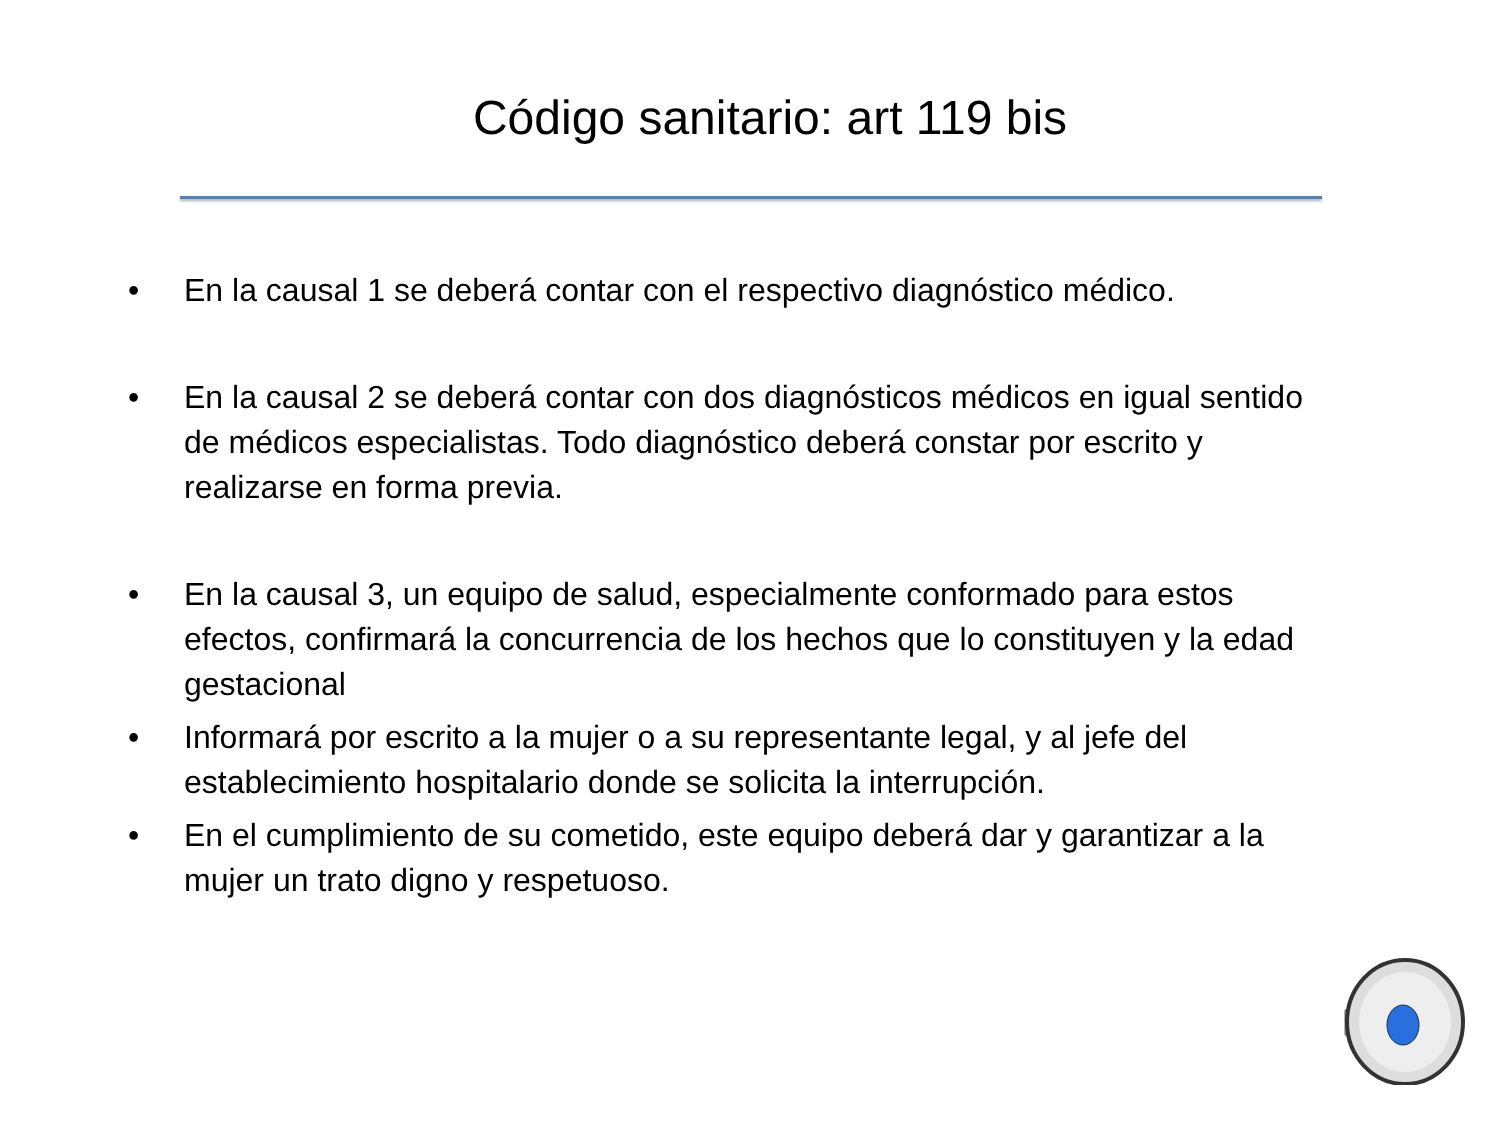Código sanitario: art 119 bis
• En la causal 1 se deberá contar con el respectivo diagnóstico médico.
• En la causal 2 se deberá contar con dos diagnósticos médicos en igual sentido de médicos especialistas. Todo diagnóstico deberá constar por escrito y realizarse en forma previa.
• En la causal 3, un equipo de salud, especialmente conformado para estos efectos, confirmará la concurrencia de los hechos que lo constituyen y la edad gestacional
• Informará por escrito a la mujer o a su representante legal, y al jefe del establecimiento hospitalario donde se solicita la interrupción.
• En el cumplimiento de su cometido, este equipo deberá dar y garantizar a la mujer un trato digno y respetuoso.